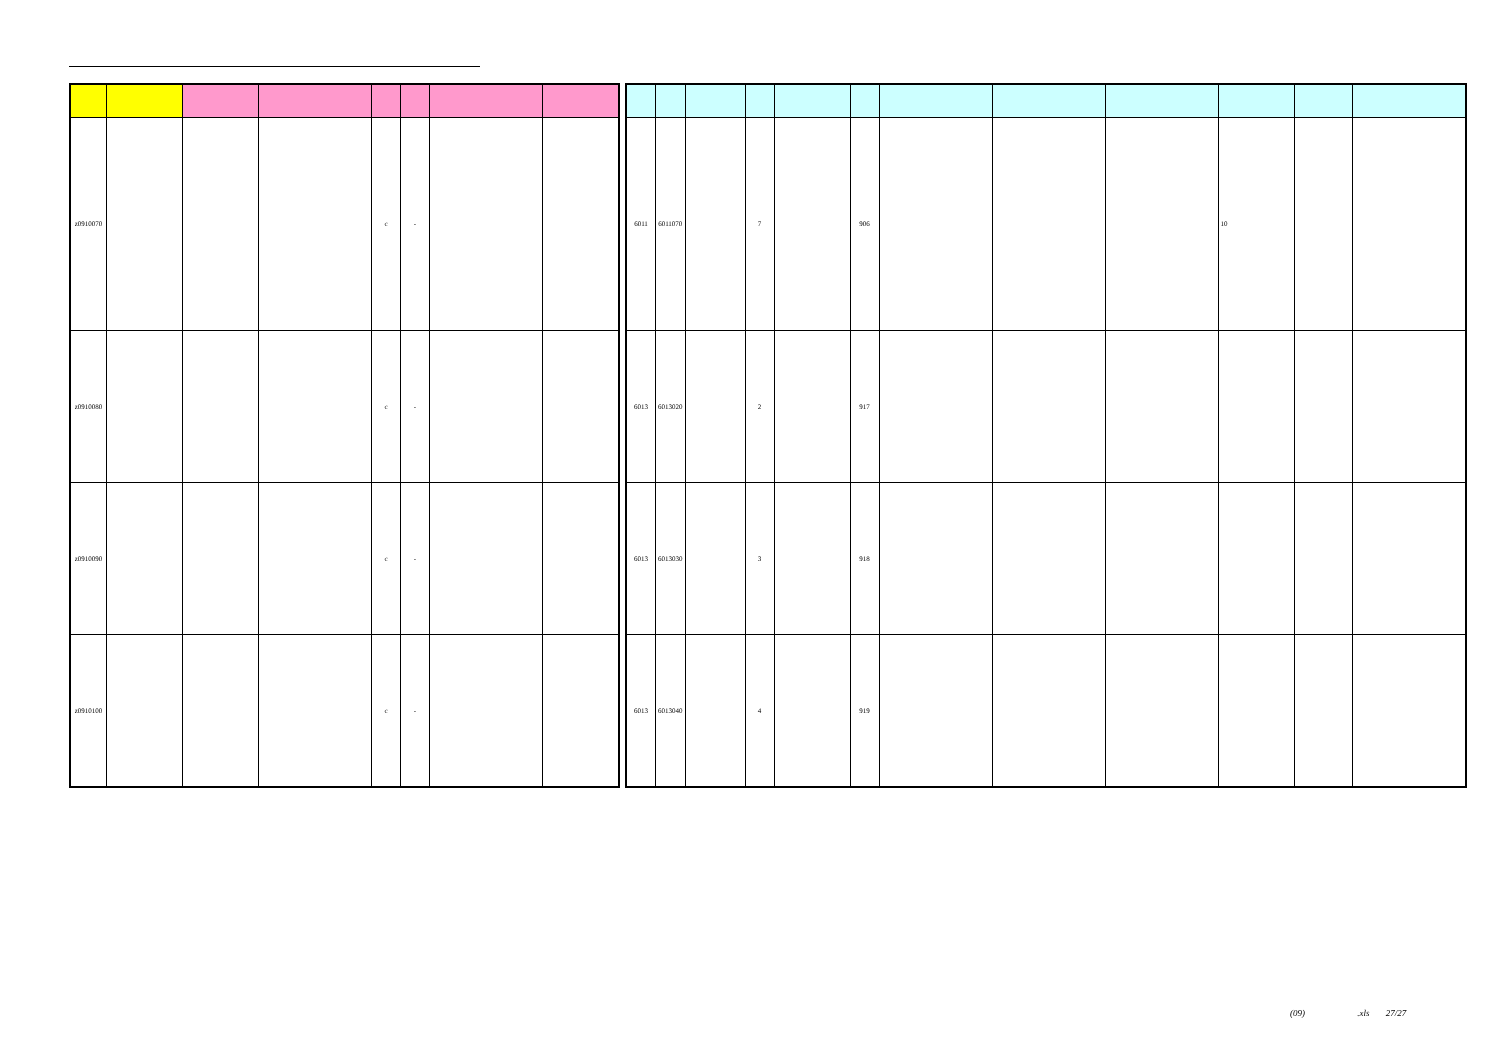| z0910070 | | | | c | - | | |
| z0910080 | | | | c | - | | |
| z0910090 | | | | c | - | | |
| z0910100 | | | | c | - | | |
| 6011 | 6011070 | | 7 | | 906 | | | | 10 | | |
| 6013 | 6013020 | | 2 | | 917 | | | | | | |
| 6013 | 6013030 | | 3 | | 918 | | | | | | |
| 6013 | 6013040 | | 4 | | 919 | | | | | | |
(09) .xls 27/27